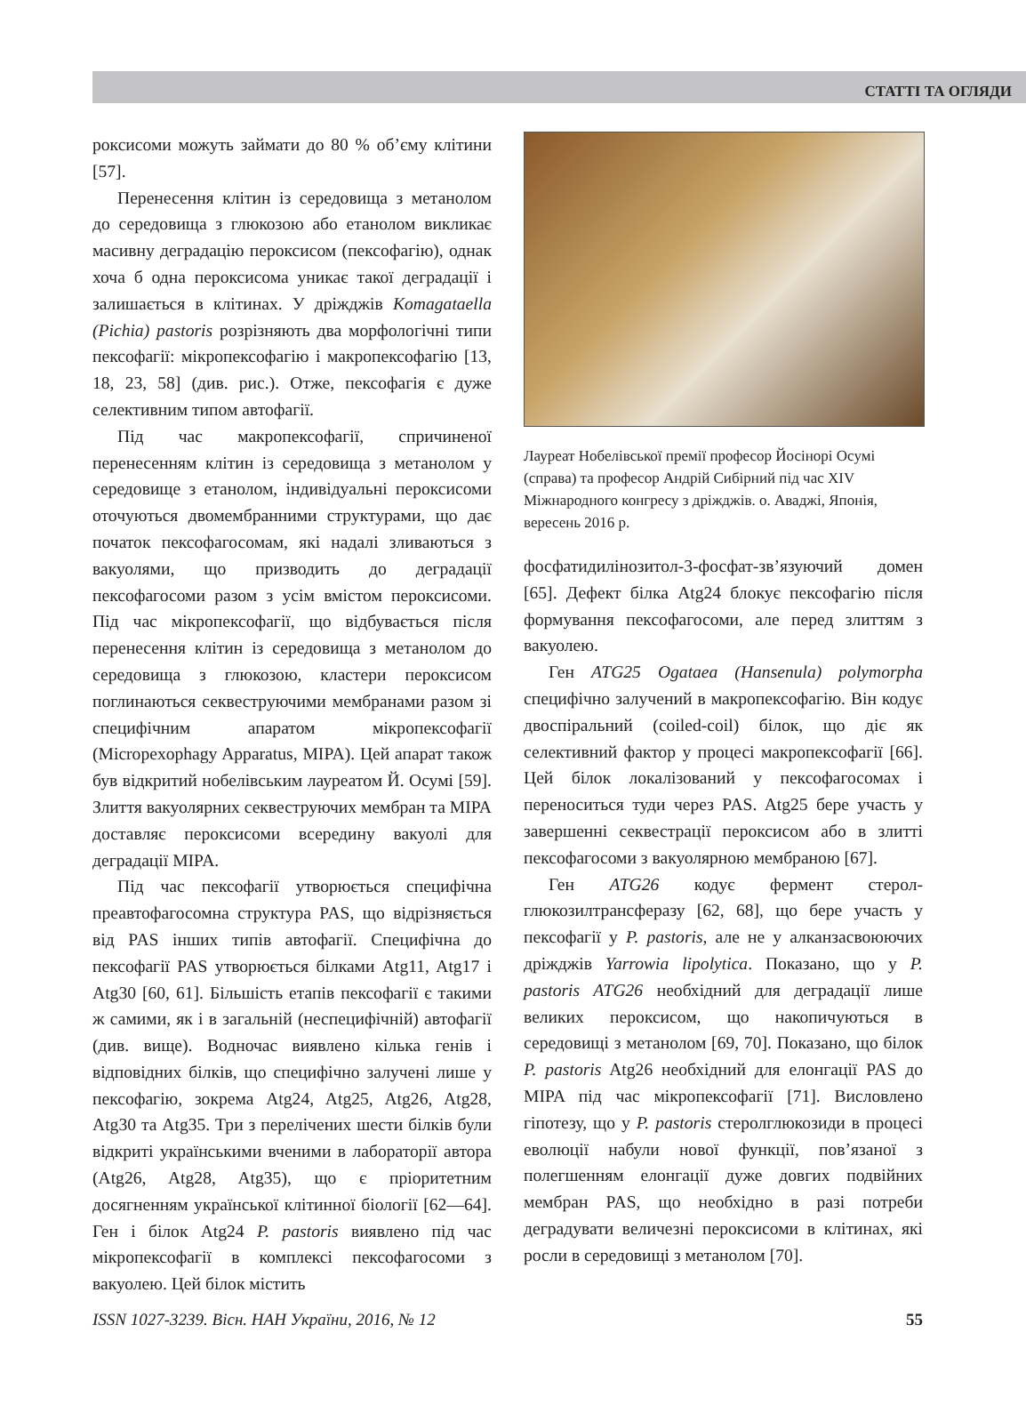СТАТТІ ТА ОГЛЯДИ
роксисоми можуть займати до 80 % об’єму клітини [57].
Перенесення клітин із середовища з метанолом до середовища з глюкозою або етанолом викликає масивну деградацію пероксисом (пексофагію), однак хоча б одна пероксисома уникає такої деградації і залишається в клітинах. У дріжджів Komagataella (Pichia) pastoris розрізняють два морфологічні типи пексофагії: мікропексофагію і макропексофагію [13, 18, 23, 58] (див. рис.). Отже, пексофагія є дуже селективним типом автофагії.
Під час макропексофагії, спричиненої перенесенням клітин із середовища з метанолом у середовище з етанолом, індивідуальні пероксисоми оточуються двомембранними структурами, що дає початок пексофагосомам, які надалі зливаються з вакуолями, що призводить до деградації пексофагосоми разом з усім вмістом пероксисоми. Під час мікропексофагії, що відбувається після перенесення клітин із середовища з метанолом до середовища з глюкозою, кластери пероксисом поглинаються секвеструючими мембранами разом зі специфічним апаратом мікропексофагії (Micropexophagy Apparatus, MIPA). Цей апарат також був відкритий нобелівським лауреатом Й. Осумі [59]. Злиття вакуолярних секвеструючих мембран та MIPA доставляє пероксисоми всередину вакуолі для деградації MIPA.
Під час пексофагії утворюється специфічна преавтофагосомна структура PAS, що відрізняється від PAS інших типів автофагії. Специфічна до пексофагії PAS утворюється білками Atg11, Atg17 і Atg30 [60, 61]. Більшість етапів пексофагії є такими ж самими, як і в загальній (неспецифічній) автофагії (див. вище). Водночас виявлено кілька генів і відповідних білків, що специфічно залучені лише у пексофагію, зокрема Atg24, Atg25, Atg26, Atg28, Atg30 та Atg35. Три з перелічених шести білків були відкриті українськими вченими в лабораторії автора (Atg26, Atg28, Atg35), що є пріоритетним досягненням української клітинної біології [62—64]. Ген і білок Atg24 P. pastoris виявлено під час мікропексофагії в комплексі пексофагосоми з вакуолею. Цей білок містить
Лауреат Нобелівської премії професор Йосінорі Осумі (справа) та професор Андрій Сибірний під час XIV Міжнародного конгресу з дріжджів. о. Аваджі, Японія, вересень 2016 р.
фосфатидилінозитол-3-фосфат-зв’язуючий домен [65]. Дефект білка Atg24 блокує пексофагію після формування пексофагосоми, але перед злиттям з вакуолею.
Ген ATG25 Ogataea (Hansenula) polymorpha специфічно залучений в макропексофагію. Він кодує двоспіральний (coiled-coil) білок, що діє як селективний фактор у процесі макропексофагії [66]. Цей білок локалізований у пексофагосомах і переноситься туди через PAS. Atg25 бере участь у завершенні секвестрації пероксисом або в злитті пексофагосоми з вакуолярною мембраною [67].
Ген ATG26 кодує фермент стерол-глюкозилтрансферазу [62, 68], що бере участь у пексофагії у P. pastoris, але не у алканзасвоюючих дріжджів Yarrowia lipolytica. Показано, що у P. pastoris ATG26 необхідний для деградації лише великих пероксисом, що накопичуються в середовищі з метанолом [69, 70]. Показано, що білок P. pastoris Atg26 необхідний для елонгації PAS до MIPA під час мікропексофагії [71]. Висловлено гіпотезу, що у P. pastoris стеролглюкозиди в процесі еволюції набули нової функції, пов’язаної з полегшенням елонгації дуже довгих подвійних мембран PAS, що необхідно в разі потреби деградувати величезні пероксисоми в клітинах, які росли в середовищі з метанолом [70].
ISSN 1027-3239. Вісн. НАН України, 2016, № 12 55